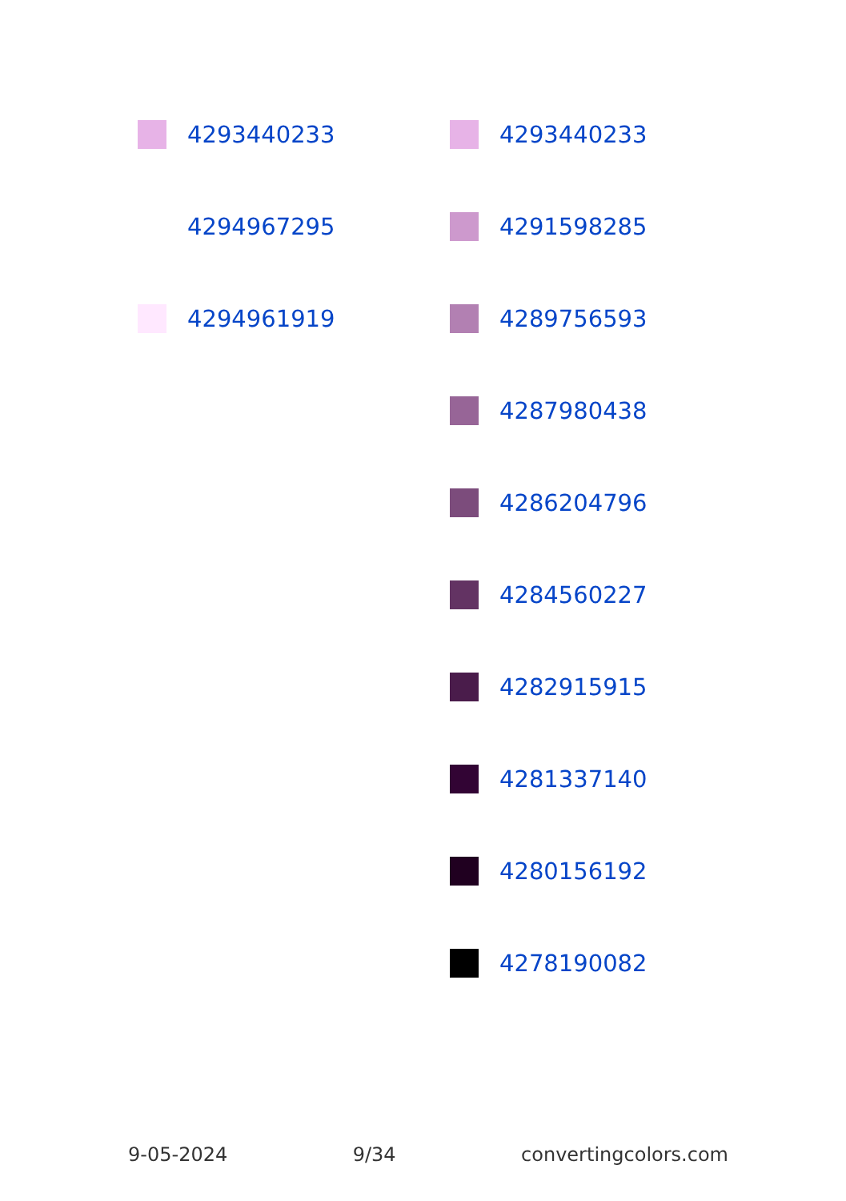4293440233
4294967295
4294961919
4293440233
4291598285
4289756593
4287980438
4286204796
4284560227
4282915915
4281337140
4280156192
4278190082
9-05-2024 9/34 convertingcolors.com